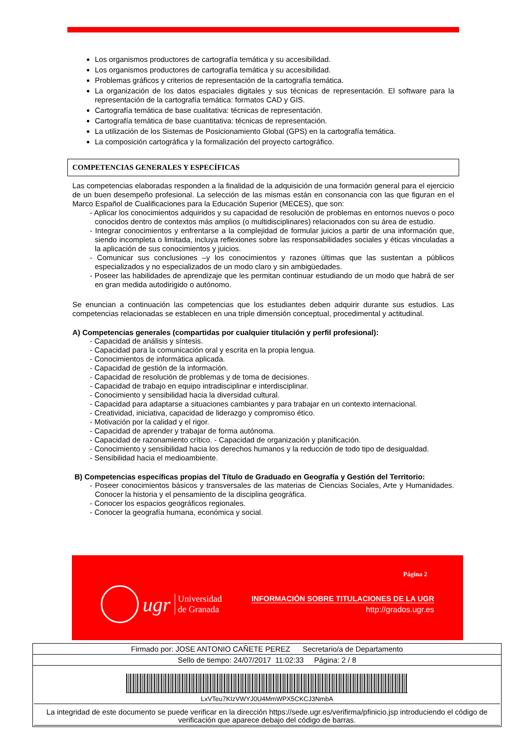Los organismos productores de cartografía temática y su accesibilidad.
Los organismos productores de cartografía temática y su accesibilidad.
Problemas gráficos y criterios de representación de la cartografía temática.
La organización de los datos espaciales digitales y sus técnicas de representación. El software para la representación de la cartografía temática: formatos CAD y GIS.
Cartografía temática de base cualitativa: técnicas de representación.
Cartografía temática de base cuantitativa: técnicas de representación.
La utilización de los Sistemas de Posicionamiento Global (GPS) en la cartografía temática.
La composición cartográfica y la formalización del proyecto cartográfico.
COMPETENCIAS GENERALES Y ESPECÍFICAS
Las competencias elaboradas responden a la finalidad de la adquisición de una formación general para el ejercicio de un buen desempeño profesional. La selección de las mismas están en consonancia con las que figuran en el Marco Español de Cualificaciones para la Educación Superior (MECES), que son:
- Aplicar los conocimientos adquiridos y su capacidad de resolución de problemas en entornos nuevos o poco conocidos dentro de contextos más amplios (o multidisciplinares) relacionados con su área de estudio.
- Integrar conocimientos y enfrentarse a la complejidad de formular juicios a partir de una información que, siendo incompleta o limitada, incluya reflexiones sobre las responsabilidades sociales y éticas vinculadas a la aplicación de sus conocimientos y juicios.
- Comunicar sus conclusiones –y los conocimientos y razones últimas que las sustentan a públicos especializados y no especializados de un modo claro y sin ambigüedades.
- Poseer las habilidades de aprendizaje que les permitan continuar estudiando de un modo que habrá de ser en gran medida autodirigido o autónomo.
Se enuncian a continuación las competencias que los estudiantes deben adquirir durante sus estudios. Las competencias relacionadas se establecen en una triple dimensión conceptual, procedimental y actitudinal.
A) Competencias generales (compartidas por cualquier titulación y perfil profesional):
- Capacidad de análisis y síntesis.
- Capacidad para la comunicación oral y escrita en la propia lengua.
- Conocimientos de informática aplicada.
- Capacidad de gestión de la información.
- Capacidad de resolución de problemas y de toma de decisiones.
- Capacidad de trabajo en equipo intradisciplinar e interdisciplinar.
- Conocimiento y sensibilidad hacia la diversidad cultural.
- Capacidad para adaptarse a situaciones cambiantes y para trabajar en un contexto internacional.
- Creatividad, iniciativa, capacidad de liderazgo y compromiso ético.
- Motivación por la calidad y el rigor.
- Capacidad de aprender y trabajar de forma autónoma.
- Capacidad de razonamiento crítico. - Capacidad de organización y planificación.
- Conocimiento y sensibilidad hacia los derechos humanos y la reducción de todo tipo de desigualdad.
- Sensibilidad hacia el medioambiente.
B) Competencias específicas propias del Título de Graduado en Geografía y Gestión del Territorio:
- Poseer conocimientos básicos y transversales de las materias de Ciencias Sociales, Arte y Humanidades. Conocer la historia y el pensamiento de la disciplina geográfica.
- Conocer los espacios geográficos regionales.
- Conocer la geografía humana, económica y social.
ugr Universidad
de Granada
Página 2
INFORMACIÓN SOBRE TITULACIONES DE LA UGR
http://grados.ugr.es
Firmado por: JOSE ANTONIO CAÑETE PEREZ Secretario/a de Departamento
Sello de tiempo: 24/07/2017 11:02:33 Página: 2 / 8
LxVTeu7KIzVWYJ0U4MmWPX5CKCJ3NmbA
La integridad de este documento se puede verificar en la dirección https://sede.ugr.es/verifirma/pfinicio.jsp introduciendo el código de verificación que aparece debajo del código de barras.